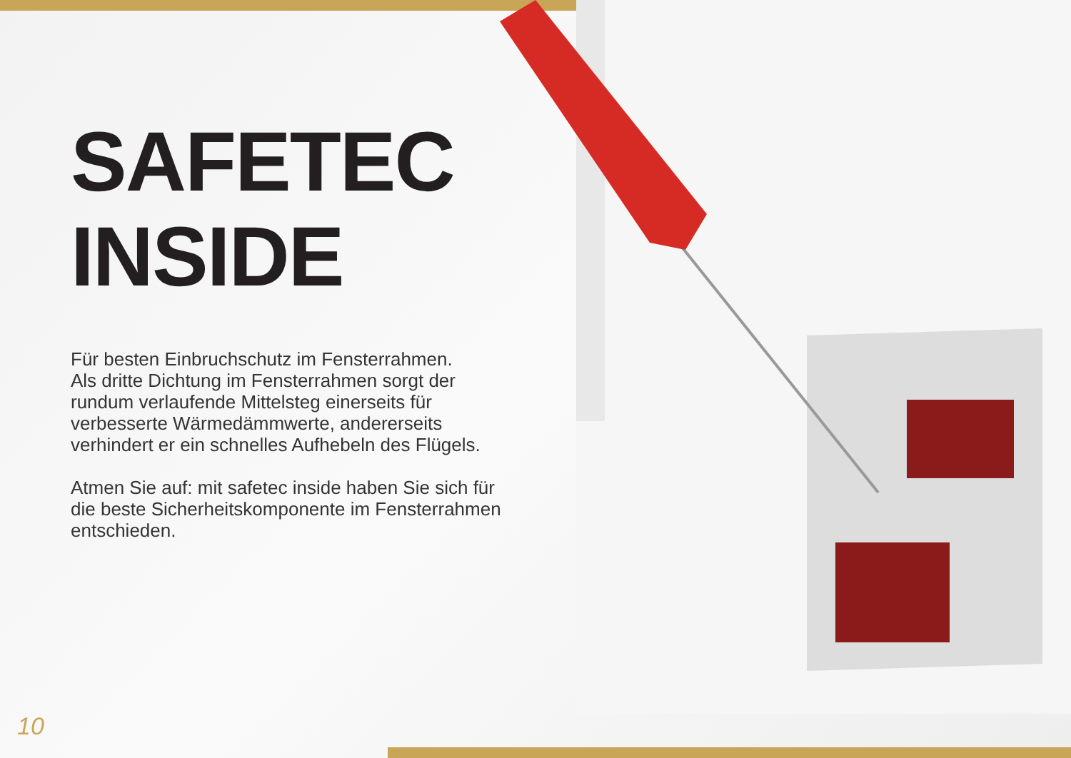SAFETEC
INSIDE
Für besten Einbruchschutz im Fensterrahmen.
Als dritte Dichtung im Fensterrahmen sorgt der rundum verlaufende Mittelsteg einerseits für verbesserte Wärmedämmwerte, andererseits verhindert er ein schnelles Aufhebeln des Flügels.
Atmen Sie auf: mit safetec inside haben Sie sich für die beste Sicherheitskomponente im Fensterrahmen entschieden.
10